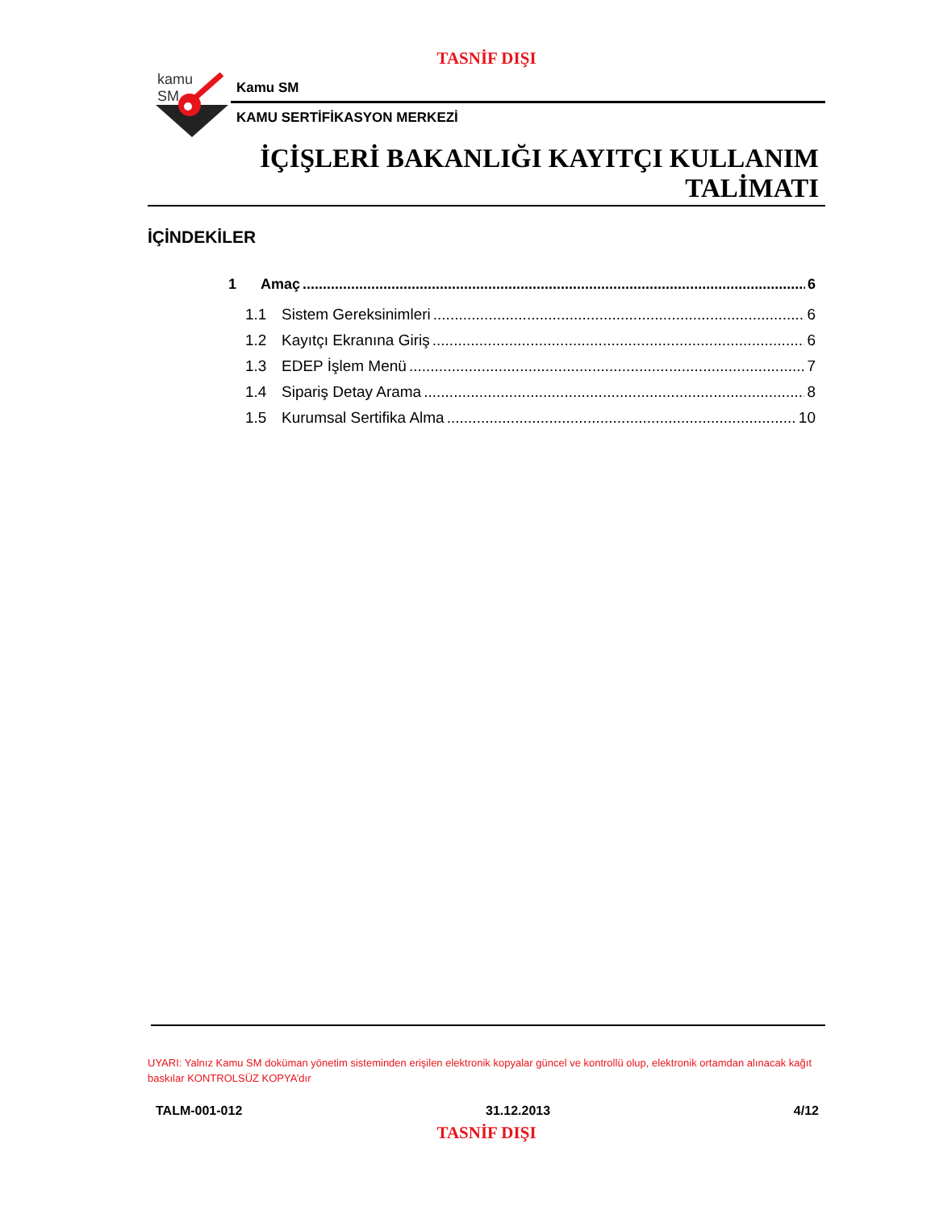TASNİF DIŞI
kamu
SM
Kamu SM
KAMU SERTİFİKASYON MERKEZİ
İÇİŞLERİ BAKANLIĞI KAYITÇI KULLANIM
TALİMATI
İÇİNDEKİLER
1 Amaç 6
1.1 Sistem Gereksinimleri 6
1.2 Kayıtçı Ekranına Giriş 6
1.3 EDEP İşlem Menü 7
1.4 Sipariş Detay Arama 8
1.5 Kurumsal Sertifika Alma 10
UYARI: Yalnız Kamu SM doküman yönetim sisteminden erişilen elektronik kopyalar güncel ve kontrollü olup, elektronik ortamdan alınacak kağıt baskılar KONTROLSÜZ KOPYA’dır
TALM-001-012 31.12.2013 4/12
TASNİF DIŞI